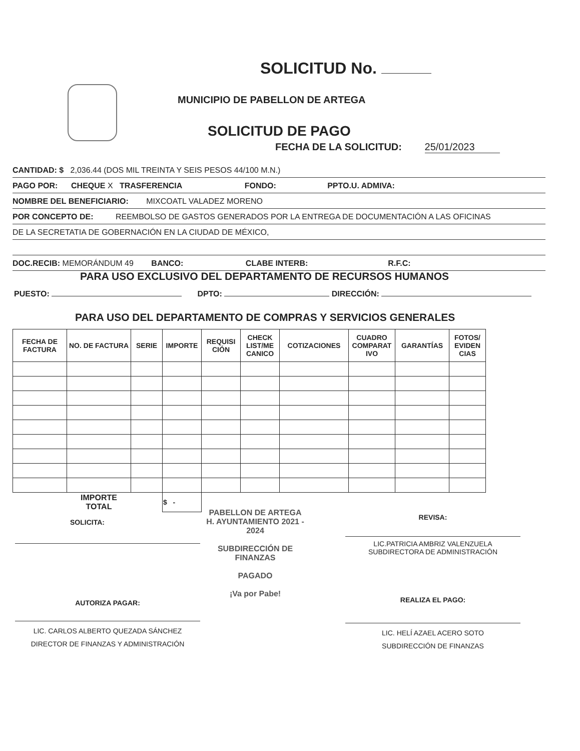SOLICITUD No.
MUNICIPIO DE PABELLON DE ARTEGA
SOLICITUD DE PAGO
FECHA DE LA SOLICITUD: 25/01/2023
CANTIDAD: $ 2,036.44 (DOS MIL TREINTA Y SEIS PESOS 44/100 M.N.)
PAGO POR: CHEQUE X TRASFERENCIA FONDO: PPTO.U. ADMIVA:
NOMBRE DEL BENEFICIARIO: MIXCOATL VALADEZ MORENO
POR CONCEPTO DE: REEMBOLSO DE GASTOS GENERADOS POR LA ENTREGA DE DOCUMENTACIÓN A LAS OFICINAS
DE LA SECRETATIA DE GOBERNACIÓN EN LA CIUDAD DE MÉXICO,
DOC.RECIB: MEMORÁNDUM 49 BANCO: CLABE INTERB: R.F.C:
PARA USO EXCLUSIVO DEL DEPARTAMENTO DE RECURSOS HUMANOS
PUESTO: DPTO: DIRECCIÓN:
PARA USO DEL DEPARTAMENTO DE COMPRAS Y SERVICIOS GENERALES
| FECHA DE FACTURA | NO. DE FACTURA | SERIE | IMPORTE | REQUISI CIÓN | CHECK LIST/ME CANICO | COTIZACIONES | CUADRO COMPARAT IVO | GARANTÍAS | FOTOS/ EVIDEN CIAS |
| --- | --- | --- | --- | --- | --- | --- | --- | --- | --- |
| | IMPORTE TOTAL | | $ - | | | | | | |
SOLICITA:
REVISA:
LIC.PATRICIA AMBRIZ VALENZUELA
SUBDIRECTORA DE ADMINISTRACIÓN
PABELLON DE ARTEGA
H. AYUNTAMIENTO 2021 - 2024
SUBDIRECCIÓN DE FINANZAS
PAGADO
¡Va por Pabe!
AUTORIZA PAGAR:
LIC. CARLOS ALBERTO QUEZADA SÁNCHEZ
DIRECTOR DE FINANZAS Y ADMINISTRACIÓN
REALIZA EL PAGO:
LIC. HELÍ AZAEL ACERO SOTO
SUBDIRECCIÓN DE FINANZAS